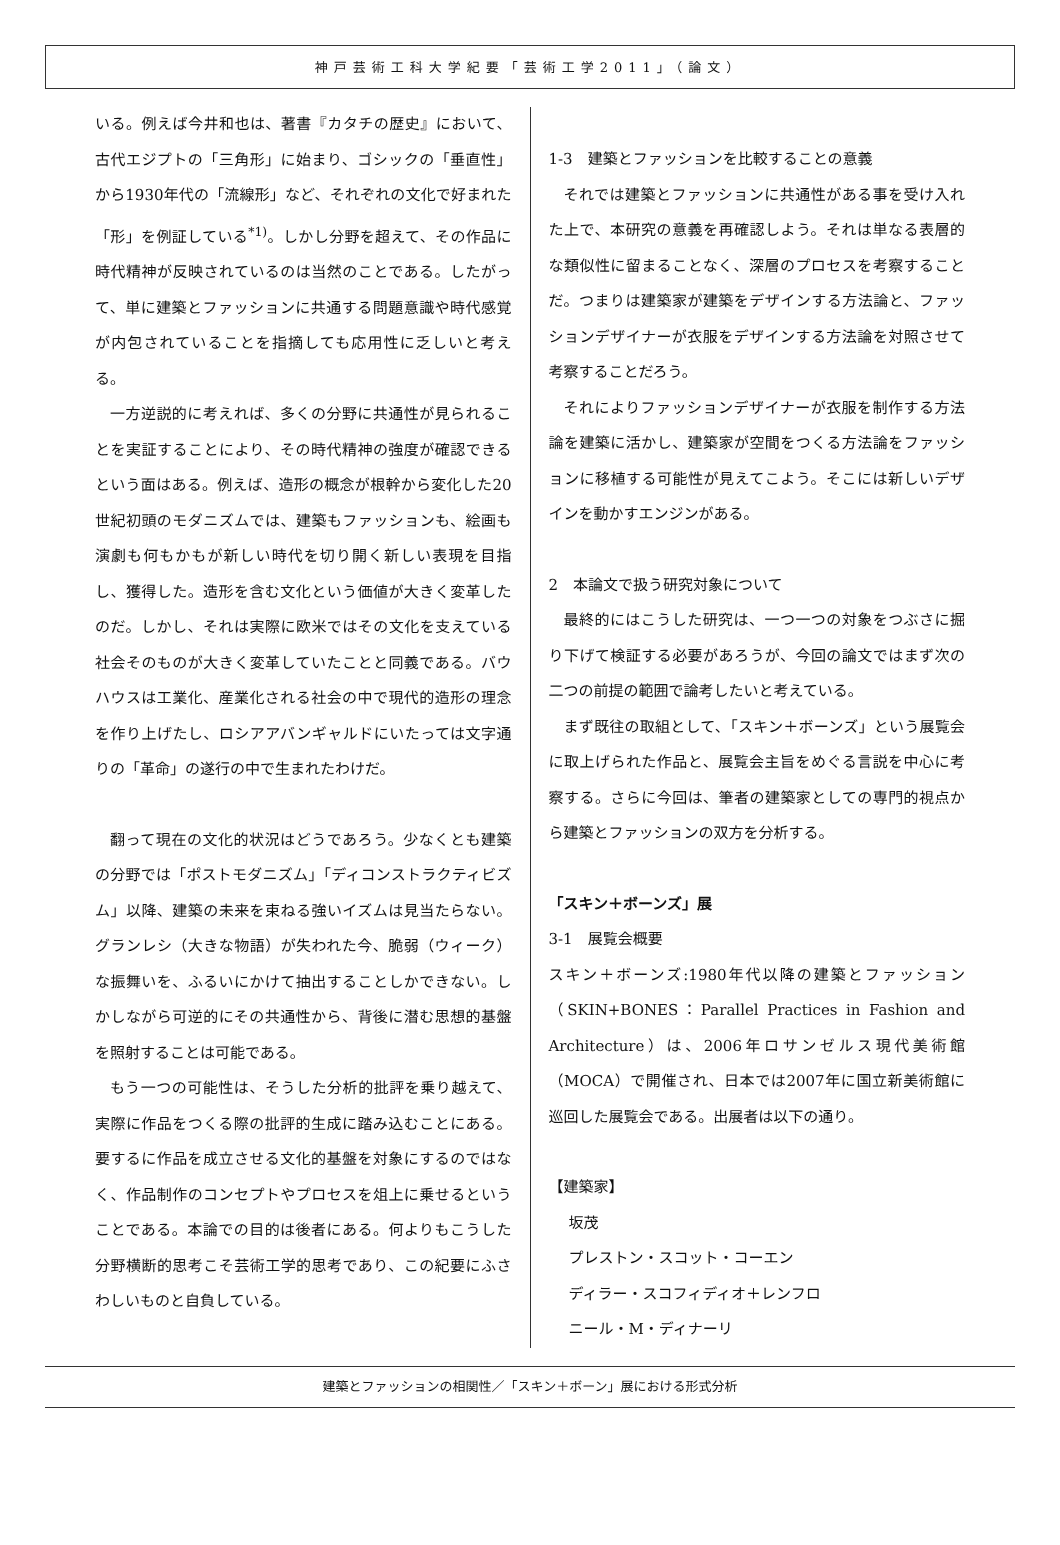神戸芸術工科大学紀要「芸術工学2011」（論文）
いる。例えば今井和也は、著書『カタチの歴史』において、古代エジプトの「三角形」に始まり、ゴシックの「垂直性」から1930年代の「流線形」など、それぞれの文化で好まれた「形」を例証している<sup>*1)</sup>。しかし分野を超えて、その作品に時代精神が反映されているのは当然のことである。したがって、単に建築とファッションに共通する問題意識や時代感覚が内包されていることを指摘しても応用性に乏しいと考える。
一方逆説的に考えれば、多くの分野に共通性が見られることを実証することにより、その時代精神の強度が確認できるという面はある。例えば、造形の概念が根幹から変化した20世紀初頭のモダニズムでは、建築もファッションも、絵画も演劇も何もかもが新しい時代を切り開く新しい表現を目指し、獲得した。造形を含む文化という価値が大きく変革したのだ。しかし、それは実際に欧米ではその文化を支えている社会そのものが大きく変革していたことと同義である。バウハウスは工業化、産業化される社会の中で現代的造形の理念を作り上げたし、ロシアアバンギャルドにいたっては文字通りの「革命」の遂行の中で生まれたわけだ。
翻って現在の文化的状況はどうであろう。少なくとも建築の分野では「ポストモダニズム」「ディコンストラクティビズム」以降、建築の未来を束ねる強いイズムは見当たらない。グランレシ（大きな物語）が失われた今、脆弱（ウィーク）な振舞いを、ふるいにかけて抽出することしかできない。しかしながら可逆的にその共通性から、背後に潜む思想的基盤を照射することは可能である。
もう一つの可能性は、そうした分析的批評を乗り越えて、実際に作品をつくる際の批評的生成に踏み込むことにある。要するに作品を成立させる文化的基盤を対象にするのではなく、作品制作のコンセプトやプロセスを俎上に乗せるということである。本論での目的は後者にある。何よりもこうした分野横断的思考こそ芸術工学的思考であり、この紀要にふさわしいものと自負している。
1-3　建築とファッションを比較することの意義
それでは建築とファッションに共通性がある事を受け入れた上で、本研究の意義を再確認しよう。それは単なる表層的な類似性に留まることなく、深層のプロセスを考察することだ。つまりは建築家が建築をデザインする方法論と、ファッションデザイナーが衣服をデザインする方法論を対照させて考察することだろう。
それによりファッションデザイナーが衣服を制作する方法論を建築に活かし、建築家が空間をつくる方法論をファッションに移植する可能性が見えてこよう。そこには新しいデザインを動かすエンジンがある。
2　本論文で扱う研究対象について
最終的にはこうした研究は、一つ一つの対象をつぶさに掘り下げて検証する必要があろうが、今回の論文ではまず次の二つの前提の範囲で論考したいと考えている。
まず既往の取組として、「スキン＋ボーンズ」という展覧会に取上げられた作品と、展覧会主旨をめぐる言説を中心に考察する。さらに今回は、筆者の建築家としての専門的視点から建築とファッションの双方を分析する。
「スキン＋ボーンズ」展
3-1　展覧会概要
スキン＋ボーンズ:1980年代以降の建築とファッション（SKIN+BONES：Parallel Practices in Fashion and Architecture）は、2006年ロサンゼルス現代美術館（MOCA）で開催され、日本では2007年に国立新美術館に巡回した展覧会である。出展者は以下の通り。
【建築家】
坂茂
プレストン・スコット・コーエン
ディラー・スコフィディオ＋レンフロ
ニール・M・ディナーリ
建築とファッションの相関性／「スキン＋ボーン」展における形式分析